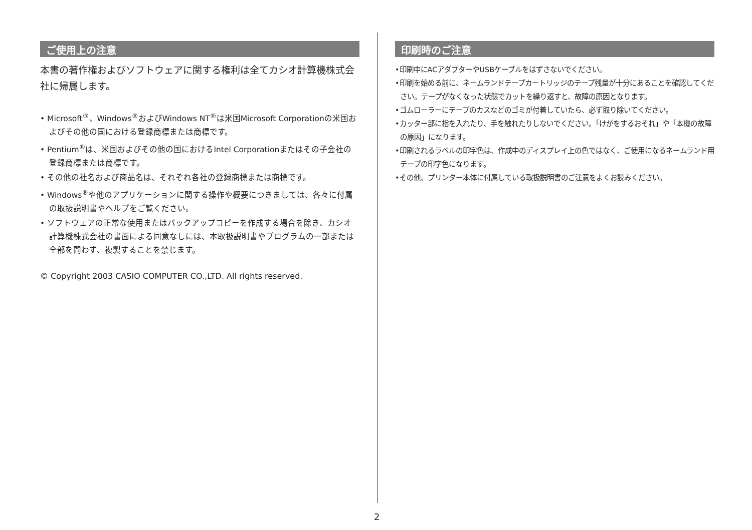ご使用上の注意
本書の著作権およびソフトウェアに関する権利は全てカシオ計算機株式会社に帰属します。
• Microsoft<sup>®</sup>、Windows<sup>®</sup>およびWindows NT<sup>®</sup>は米国Microsoft Corporationの米国およびその他の国における登録商標または商標です。
• Pentium<sup>®</sup>は、米国およびその他の国におけるIntel Corporationまたはその子会社の登録商標または商標です。
• その他の社名および商品名は、それぞれ各社の登録商標または商標です。
• Windows<sup>®</sup>や他のアプリケーションに関する操作や概要につきましては、各々に付属の取扱説明書やヘルプをご覧ください。
• ソフトウェアの正常な使用またはバックアップコピーを作成する場合を除き、カシオ計算機株式会社の書面による同意なしには、本取扱説明書やプログラムの一部または全部を問わず、複製することを禁じます。
© Copyright 2003 CASIO COMPUTER CO.,LTD. All rights reserved.
印刷時のご注意
•印刷中にACアダプターやUSBケーブルをはずさないでください。
•印刷を始める前に、ネームランドテープカートリッジのテープ残量が十分にあることを確認してください。テープがなくなった状態でカットを繰り返すと、故障の原因となります。
•ゴムローラーにテープのカスなどのゴミが付着していたら、必ず取り除いてください。
•カッター部に指を入れたり、手を触れたりしないでください。「けがをするおそれ」や「本機の故障の原因」になります。
•印刷されるラベルの印字色は、作成中のディスプレイ上の色ではなく、ご使用になるネームランド用テープの印字色になります。
•その他、プリンター本体に付属している取扱説明書のご注意をよくお読みください。
2